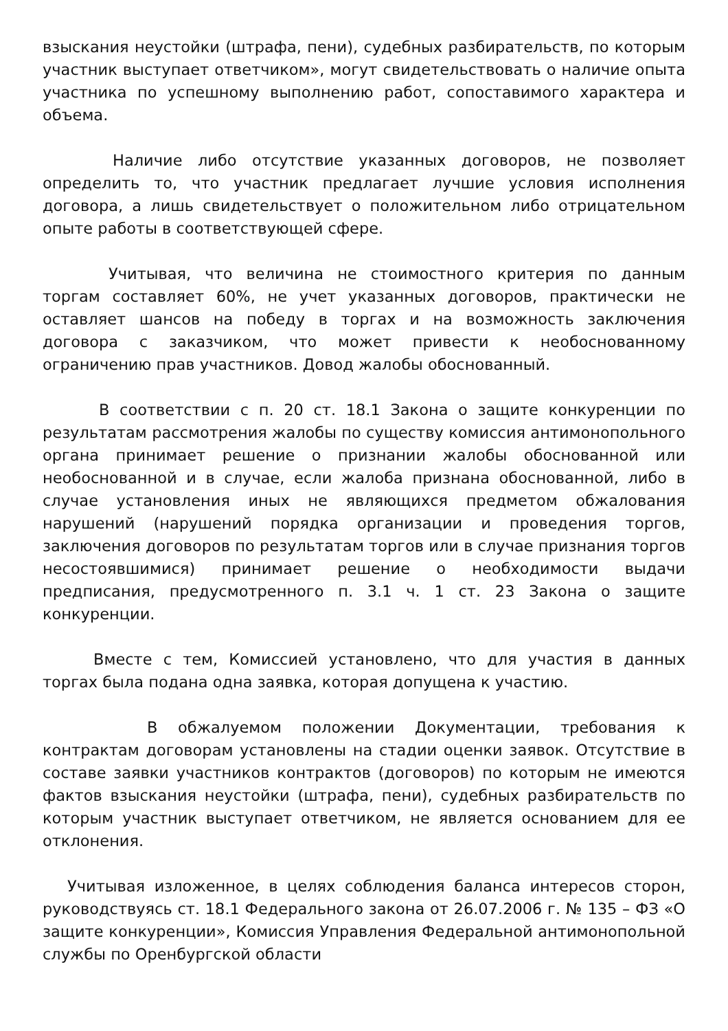взыскания неустойки (штрафа, пени), судебных разбирательств, по которым участник выступает ответчиком», могут свидетельствовать о наличие опыта участника по успешному выполнению работ, сопоставимого характера и объема.
Наличие либо отсутствие указанных договоров, не позволяет определить то, что участник предлагает лучшие условия исполнения договора, а лишь свидетельствует о положительном либо отрицательном опыте работы в соответствующей сфере.
Учитывая, что величина не стоимостного критерия по данным торгам составляет 60%, не учет указанных договоров, практически не оставляет шансов на победу в торгах и на возможность заключения договора с заказчиком, что может привести к необоснованному ограничению прав участников. Довод жалобы обоснованный.
В соответствии с п. 20 ст. 18.1 Закона о защите конкуренции по результатам рассмотрения жалобы по существу комиссия антимонопольного органа принимает решение о признании жалобы обоснованной или необоснованной и в случае, если жалоба признана обоснованной, либо в случае установления иных не являющихся предметом обжалования нарушений (нарушений порядка организации и проведения торгов, заключения договоров по результатам торгов или в случае признания торгов несостоявшимися) принимает решение о необходимости выдачи предписания, предусмотренного п. 3.1 ч. 1 ст. 23 Закона о защите конкуренции.
Вместе с тем, Комиссией установлено, что для участия в данных торгах была подана одна заявка, которая допущена к участию.
В обжалуемом положении Документации, требования к контрактам договорам установлены на стадии оценки заявок. Отсутствие в составе заявки участников контрактов (договоров) по которым не имеются фактов взыскания неустойки (штрафа, пени), судебных разбирательств по которым участник выступает ответчиком, не является основанием для ее отклонения.
Учитывая изложенное, в целях соблюдения баланса интересов сторон, руководствуясь ст. 18.1 Федерального закона от 26.07.2006 г. № 135 – ФЗ «О защите конкуренции», Комиссия Управления Федеральной антимонопольной службы по Оренбургской области